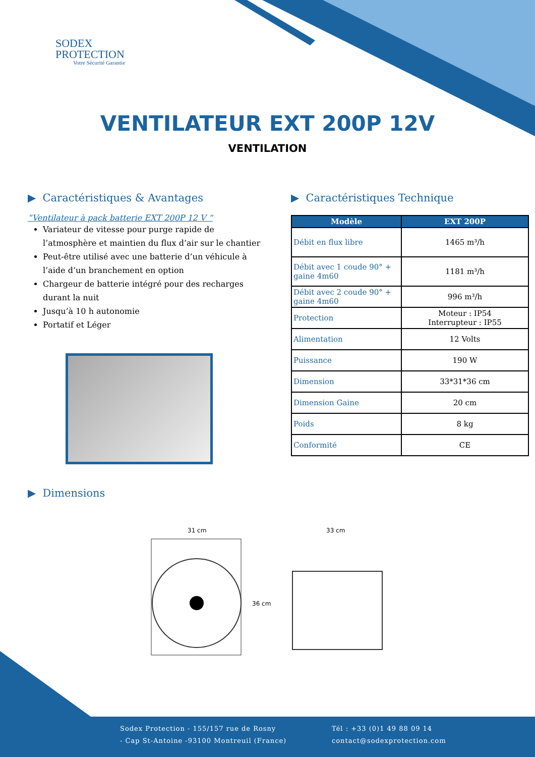SODEX
PROTECTION
Votre Sécurité Garantie
VENTILATEUR EXT 200P 12V
VENTILATION
▶ Caractéristiques & Avantages
“Ventilateur à pack batterie EXT 200P 12 V “
Variateur de vitesse pour purge rapide de l’atmosphère et maintien du flux d’air sur le chantier
Peut-être utilisé avec une batterie d’un véhicule à l’aide d’un branchement en option
Chargeur de batterie intégré pour des recharges durant la nuit
Jusqu’à 10 h autonomie
Portatif et Léger
▶ Caractéristiques Technique
| Modèle | EXT 200P |
| --- | --- |
| Débit en flux libre | 1465 m³/h |
| Débit avec 1 coude 90° + gaine 4m60 | 1181 m³/h |
| Débit avec 2 coude 90° + gaine 4m60 | 996 m³/h |
| Protection | Moteur : IP54 Interrupteur : IP55 |
| Alimentation | 12 Volts |
| Puissance | 190 W |
| Dimension | 33*31*36 cm |
| Dimension Gaine | 20 cm |
| Poids | 8 kg |
| Conformité | CE |
▶ Dimensions
31 cm
36 cm
33 cm
Sodex Protection - 155/157 rue de Rosny
- Cap St-Antoine -93100 Montreuil (France)
Tél : +33 (0)1 49 88 09 14
contact@sodexprotection.com